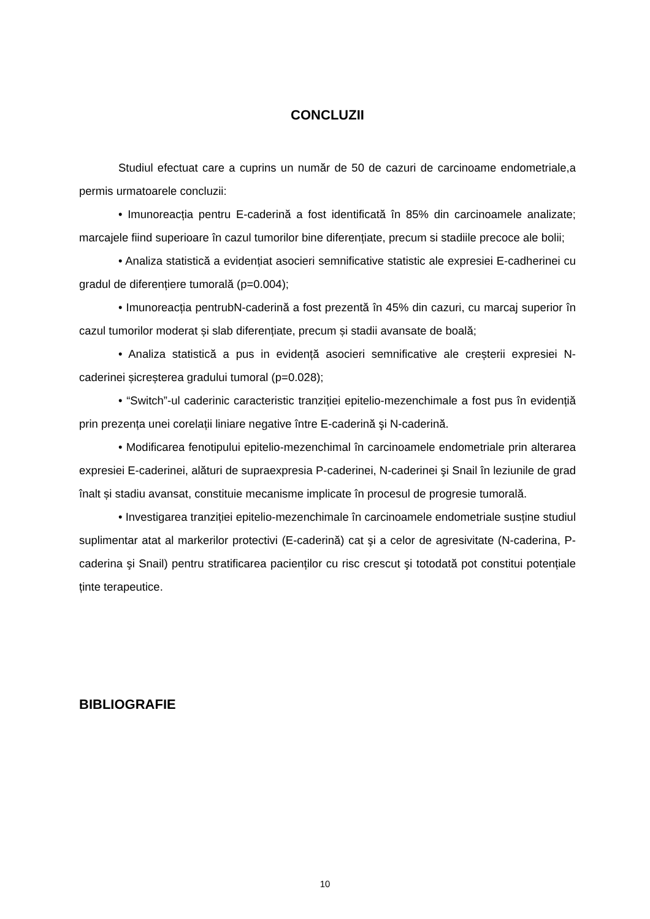CONCLUZII
Studiul efectuat care a cuprins un număr de 50 de cazuri de carcinoame endometriale,a permis urmatoarele concluzii:
• Imunoreacția pentru E-caderină a fost identificată în 85% din carcinoamele analizate; marcajele fiind superioare în cazul tumorilor bine diferențiate, precum si stadiile precoce ale bolii;
• Analiza statistică a evidențiat asocieri semnificative statistic ale expresiei E-cadherinei cu gradul de diferențiere tumorală (p=0.004);
• Imunoreacția pentrubN-caderină a fost prezentă în 45% din cazuri, cu marcaj superior în cazul tumorilor moderat și slab diferențiate, precum și stadii avansate de boală;
• Analiza statistică a pus in evidență asocieri semnificative ale creșterii expresiei N-caderinei șicreșterea gradului tumoral (p=0.028);
• “Switch”-ul caderinic caracteristic tranziției epitelio-mezenchimale a fost pus în evidențiă prin prezența unei corelații liniare negative între E-caderină şi N-caderină.
• Modificarea fenotipului epitelio-mezenchimal în carcinoamele endometriale prin alterarea expresiei E-caderinei, alături de supraexpresia P-caderinei, N-caderinei şi Snail în leziunile de grad înalt și stadiu avansat, constituie mecanisme implicate în procesul de progresie tumorală.
• Investigarea tranziției epitelio-mezenchimale în carcinoamele endometriale susține studiul suplimentar atat al markerilor protectivi (E-caderină) cat şi a celor de agresivitate (N-caderina, P-caderina şi Snail) pentru stratificarea pacienților cu risc crescut şi totodată pot constitui potențiale ținte terapeutice.
BIBLIOGRAFIE
10